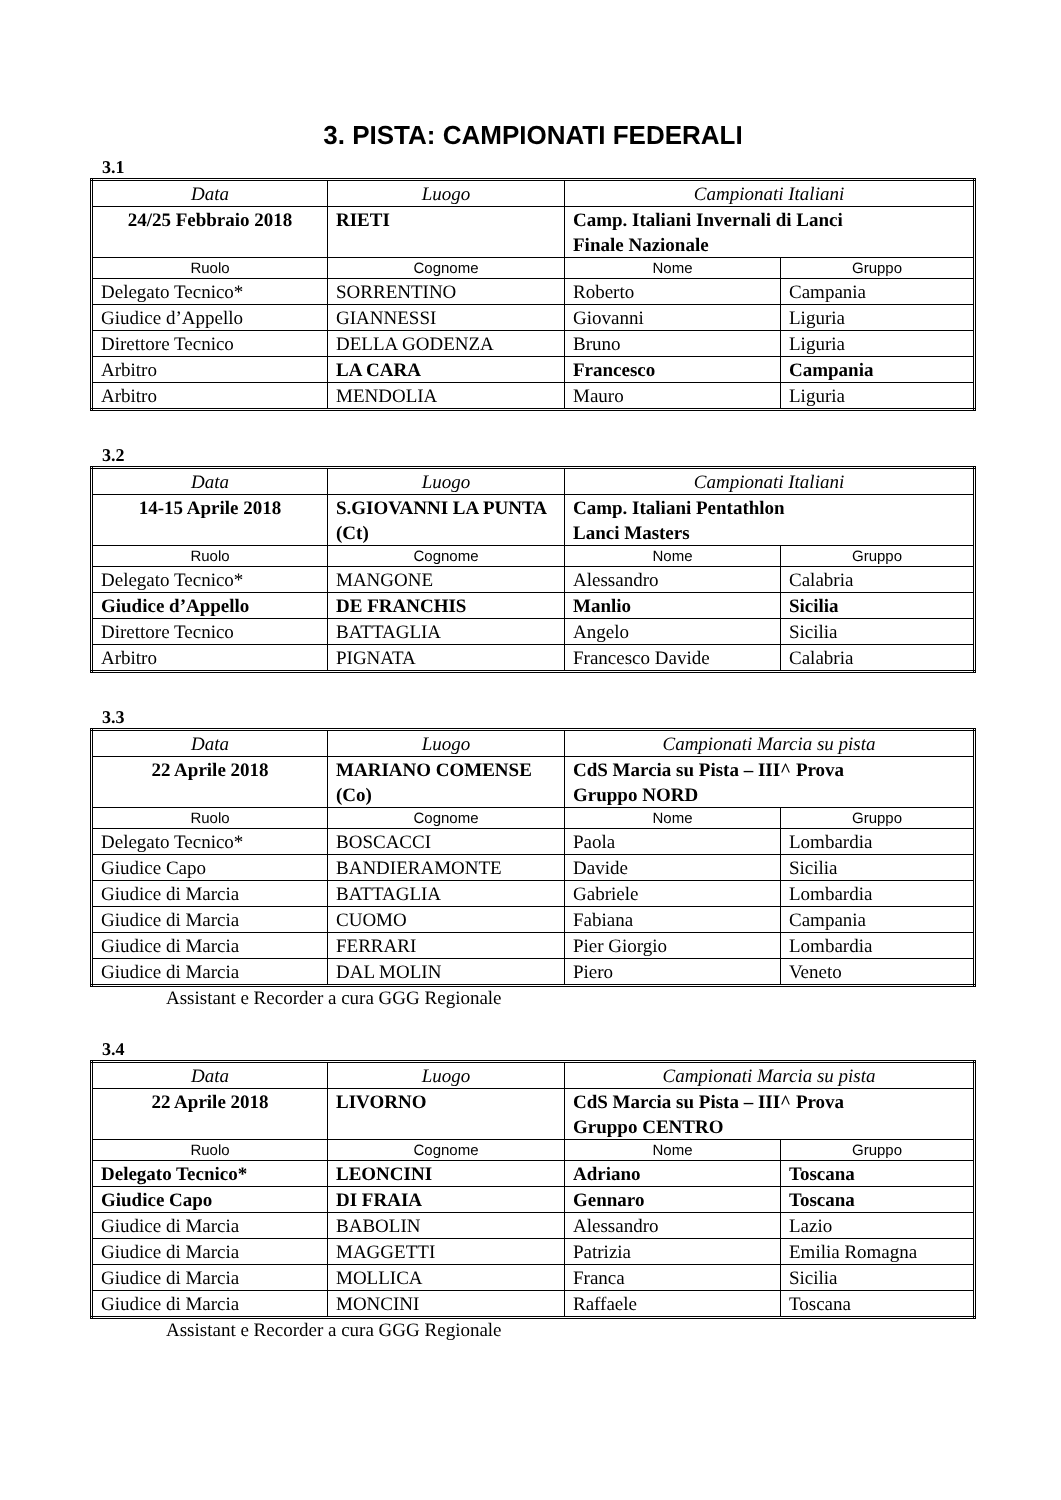3. PISTA: CAMPIONATI FEDERALI
3.1
| Data | Luogo | Campionati Italiani | |
| 24/25 Febbraio 2018 | RIETI | Camp. Italiani Invernali di Lanci Finale Nazionale | |
| Ruolo | Cognome | Nome | Gruppo |
| Delegato Tecnico* | SORRENTINO | Roberto | Campania |
| Giudice d’Appello | GIANNESSI | Giovanni | Liguria |
| Direttore Tecnico | DELLA GODENZA | Bruno | Liguria |
| Arbitro | LA CARA | Francesco | Campania |
| Arbitro | MENDOLIA | Mauro | Liguria |
3.2
| Data | Luogo | Campionati Italiani | |
| 14-15 Aprile 2018 | S.GIOVANNI LA PUNTA (Ct) | Camp. Italiani Pentathlon Lanci Masters | |
| Ruolo | Cognome | Nome | Gruppo |
| Delegato Tecnico* | MANGONE | Alessandro | Calabria |
| Giudice d’Appello | DE FRANCHIS | Manlio | Sicilia |
| Direttore Tecnico | BATTAGLIA | Angelo | Sicilia |
| Arbitro | PIGNATA | Francesco Davide | Calabria |
3.3
| Data | Luogo | Campionati Marcia su pista | |
| 22 Aprile 2018 | MARIANO COMENSE (Co) | CdS Marcia su Pista – III^ Prova Gruppo NORD | |
| Ruolo | Cognome | Nome | Gruppo |
| Delegato Tecnico* | BOSCACCI | Paola | Lombardia |
| Giudice Capo | BANDIERAMONTE | Davide | Sicilia |
| Giudice di Marcia | BATTAGLIA | Gabriele | Lombardia |
| Giudice di Marcia | CUOMO | Fabiana | Campania |
| Giudice di Marcia | FERRARI | Pier Giorgio | Lombardia |
| Giudice di Marcia | DAL MOLIN | Piero | Veneto |
Assistant e Recorder a cura GGG Regionale
3.4
| Data | Luogo | Campionati Marcia su pista | |
| 22 Aprile 2018 | LIVORNO | CdS Marcia su Pista – III^ Prova Gruppo CENTRO | |
| Ruolo | Cognome | Nome | Gruppo |
| Delegato Tecnico* | LEONCINI | Adriano | Toscana |
| Giudice Capo | DI FRAIA | Gennaro | Toscana |
| Giudice di Marcia | BABOLIN | Alessandro | Lazio |
| Giudice di Marcia | MAGGETTI | Patrizia | Emilia Romagna |
| Giudice di Marcia | MOLLICA | Franca | Sicilia |
| Giudice di Marcia | MONCINI | Raffaele | Toscana |
Assistant e Recorder a cura GGG Regionale